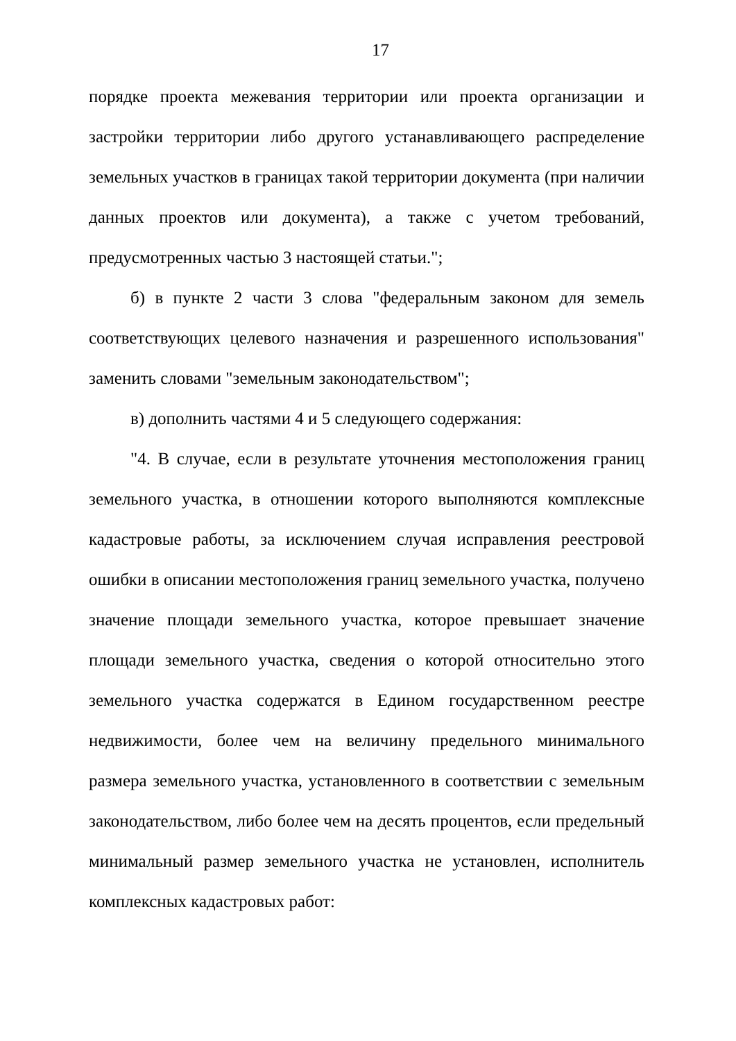17
порядке проекта межевания территории или проекта организации и застройки территории либо другого устанавливающего распределение земельных участков в границах такой территории документа (при наличии данных проектов или документа), а также с учетом требований, предусмотренных частью 3 настоящей статьи.";
б) в пункте 2 части 3 слова "федеральным законом для земель соответствующих целевого назначения и разрешенного использования" заменить словами "земельным законодательством";
в) дополнить частями 4 и 5 следующего содержания:
"4. В случае, если в результате уточнения местоположения границ земельного участка, в отношении которого выполняются комплексные кадастровые работы, за исключением случая исправления реестровой ошибки в описании местоположения границ земельного участка, получено значение площади земельного участка, которое превышает значение площади земельного участка, сведения о которой относительно этого земельного участка содержатся в Едином государственном реестре недвижимости, более чем на величину предельного минимального размера земельного участка, установленного в соответствии с земельным законодательством, либо более чем на десять процентов, если предельный минимальный размер земельного участка не установлен, исполнитель комплексных кадастровых работ: